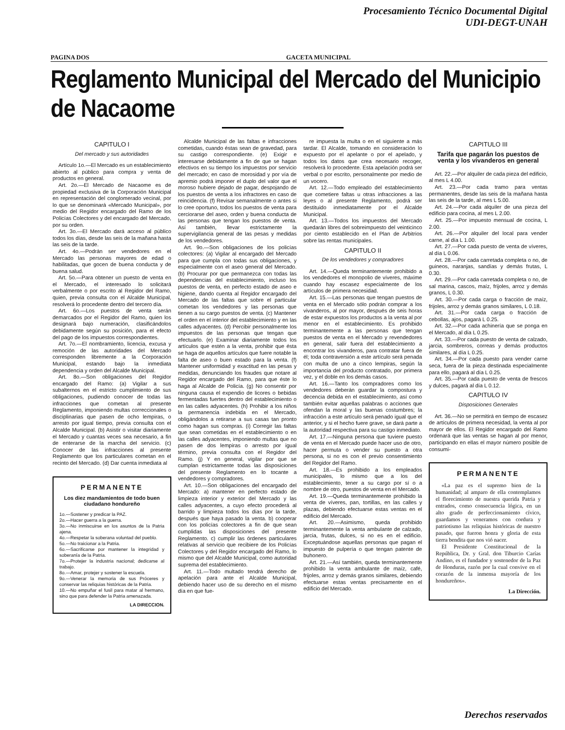Procesamiento Técnico Documental Digital
UDI-DEGT-UNAH
PAGINA DOS GACETA MUNICIPAL
Reglamento Municipal del Mercado del Municipio de Nacaome
CAPITULO I
Del mercado y sus autoridades
Artículo 1o.—El Mercado es un establecimiento abierto al público para compra y venta de productos en general.
Art. 2o.—El Mercado de Nacaome es de propiedad exclusiva de la Corporación Municipal en representación del conglomerado vecinal, por lo que se denominará «Mercado Municipal», por medio del Regidor encargado del Ramo de los Policías Colectores y del encargado del Mercado, por su orden.
Art. 3o.—El Mercado dará acceso al público todos los días, desde las seis de la mañana hasta las seis de la tarde.
Art. 4o.—Podrán ser vendedores en el Mercado las personas mayores de edad o habilitadas, que gocen de buena conducta y de buena salud.
Art. 5o.—Para obtener un puesto de venta en el Mercado, el interesado lo solicitará verbalmente o por escrito al Regidor del Ramo, quien, previa consulta con el Alcalde Municipal, resolverá lo procedente dentro del tercero día.
Art. 6o.—Los puestos de venta serán demarcados por el Regidor del Ramo, quien los designará bajo numeración, clasificándolos debidamente según su posición, para el efecto del pago de los impuestos correspondientes.
Art. 7o.—El nombramiento, licencia, excusa y remoción de las autoridades del Mercado corresponden libremente a la Corporación Municipal, estando bajo la inmediata dependencia y orden del Alcalde Municipal.
Art. 8o.—Son obligaciones del Regidor encargado del Ramo: (a) Vigilar a sus subalternos en el estricto cumplimiento de sus obligaciones, pudiendo conocer de todas las infracciones que cometan al presente Reglamento, imponiendo multas correccionales o disciplinarias que pasen de ocho lempiras, o arresto por igual tiempo, previa consulta con el Alcalde Municipal. (b) Asistir o visitar diariamente el Mercado y cuantas veces sea necesario, a fin de enterarse de la marcha del servicio. (c) Conocer de las infracciones al presente Reglamento que los particulares cometan en el recinto del Mercado. (d) Dar cuenta inmediata al
PERMANENTE
Los diez mandamientos de todo buen ciudadano hondureño
1o.—Sostener y predicar la PAZ.
2o.—Hacer guerra a la guerra.
3o.—No inmiscuirse en los asuntos de la Patria ajena.
4o.—Respetar la soberana voluntad del pueblo.
5o.—No traicionar a la Patria.
6o.—Sacrificarse por mantener la integridad y soberanía de la Patria.
7o.—Protejer la industria nacional; dedicarse al trabajo.
8o.—Amar, protejer y sostener la escuela.
9o.—Venerar la memoria de sus Próceres y conservar las reliquias históricas de la Patria.
10.—No empuñar el fusil para matar al hermano, sino que para defender la Patria amenazada.
LA DIRECCION.
Alcalde Municipal de las faltas e infracciones cometidas, cuando éstas sean de gravedad, para su castigo correspondiente. (e) Exigir e interesarse debidamente a fin de que se hagan efectivos en su tiempo los impuestos por servicio del mercado; en caso de morosidad y por vía de apremio podrá imponer el duplo del valor que el moroso hubiere dejado de pagar, despojando de los puestos de venta a los infractores en caso de reincidencia. (f) Revisar semanalmente o antes si lo cree oportuno, todos los puestos de venta para cerciorarse del aseo, orden y buena conducta de las personas que tengan los puestos de venta. Así también, llevar estrictamente la supervigilancia general de las pesas y medidas de los vendedores.
Art. 9o.—Son obligaciones de los policías colectores: (a) Vigilar al encargado del Mercado para que cumpla con todas sus obligaciones, y especialmente con el aseo general del Mercado. (b) Procurar por que permanezca con todas las dependencias del establecimiento, incluso los puestos de venta, en perfecto estado de aseo e higiene, dando cuenta al Regidor encargado del Mercado de las faltas que sobre el particular cometan los vendedores y las personas que tienen a su cargo puestos de venta. (c) Mantener el orden en el interior del establecimiento y en las calles adyacentes. (d) Percibir personalmente los impuestos de las personas que tengan que efectuarlo. (e) Examinar diariamente todos los artículos que estén a la venta, prohibir que ésta se haga de aquellos artículos que fuere notable la falta de aseo o buen estado para la venta. (f) Mantener uniformidad y exactitud en las pesas y medidas, denunciando los fraudes que notare al Regidor encargado del Ramo, para que éste lo haga al Alcalde de Policía. (g) No consentir por ninguna causa el expendio de licores o bebidas fermentadas fuertes dentro del establecimiento o en las calles adyacentes. (h) Prohibir a los niños la permanencia indebida en el Mercado, obligándolos a retirarse a sus casas tan pronto como hagan sus compras. (i) Corregir las faltas que sean cometidas en el establecimiento o en las calles adyacentes, imponiendo multas que no pasen de dos lempiras o arresto por igual término, previa consulta con el Regidor del Ramo. (j) Y en general, vigilar por que se cumplan estrictamente todas las disposiciones del presente Reglamento en lo tocante a vendedores y compradores.
Art. 10.—Son obligaciones del encargado del Mercado: a) mantener en perfecto estado de limpieza interior y exterior del Mercado y las calles adyacentes, a cuyo efecto procederá al barrido y limpieza todos los días por la tarde, después que haya pasado la venta. b) cooperar con los policías colectores a fin de que sean cumplidas las disposiciones del presente Reglamento. c) cumplir las órdenes particulares relativas al servicio que recibiere de los Policías Colectores y del Regidor encargado del Ramo, lo mismo que del Alcalde Municipal, como autoridad suprema del establecimiento.
Art. 11.—Todo multado tendrá derecho de apelación para ante el Alcalde Municipal, debiendo hacer uso de su derecho en el mismo día en que fue-
re impuesta la multa o en el siguiente a más tardar. El Alcalde, tomando en consideración lo expuesto por el apelante o por el apelado, y todos los datos que crea necesario recoger, resolverá lo procedente. Esta apelación podrá ser verbal o por escrito, personalmente por medio de un vocero.
Art. 12.—Todo empleado del establecimiento que cometiere faltas u otras infracciones a las leyes o al presente Reglamento, podrá ser destituido inmediatamente por el Alcalde Municipal.
Art. 13.—Todos los impuestos del Mercado quedarán libres del sobreimpuesto del veinticinco por ciento establecido en el Plan de Arbitrios sobre las rentas municipales.
CAPITULO II
De los vendedores y compradores
Art. 14.—Queda terminantemente prohibido a los vendedores el monopolio de víveres, máxime cuando hay escasez especialmente de los artículos de primera necesidad.
Art. 15.—Las personas que tengan puestos de venta en el Mercado sólo podrán comprar a los vivanderos, al por mayor, después de seis horas de estar expuestos los productos a la venta al por menor en el establecimiento. Es prohibido terminantemente a las personas que tengan puestos de venta en el Mercado y revendedores en general, salir fuera del establecimiento a encontrar los vivanderos, para contratar fuera de él; toda contraversión a este artículo será penada con multa de uno a cinco lempiras, según la importancia del producto contratado, por primera vez, y el doble en los demás casos.
Art. 16.—Tanto los compradores como los vendedores deberán guardar la compostura y decencia debida en el establecimiento, así como también evitar aquellas palabras o acciones que ofendan la moral y las buenas costumbres; la infracción a este artículo será penado igual que el anterior, y si el hecho fuere grave, se dará parte a la autoridad respectiva para su castigo inmediato.
Art. 17.—Ninguna persona que tuviere puesto de venta en el Mercado puede hacer uso de otro, hacer permuta o vender su puesto a otra persona, si no es con el previo consentimiento del Regidor del Ramo.
Art. 18.—Es prohibido a los empleados municipales, lo mismo que a los del establecimiento, tener a su cargo por sí o a nombre de otro, puestos de venta en el Mercado.
Art. 19.—Queda terminantemente prohibido la venta de víveres, pan, tortillas, en las calles y plazas, debiendo efectuarse estas ventas en el edificio del Mercado.
Art. 20.—Asimismo, queda prohibido terminantemente la venta ambulante de calzado, jarcia, frutas, dulces, si no es en el edificio. Exceptuándose aquellas personas que pagan el impuesto de pulpería o que tengan patente de buhonero.
Art. 21.—Así también, queda terminantemente prohibido la venta ambulante de maíz, café, frijoles, arroz y demás granos similares, debiendo efectuarse estas ventas precisamente en el edificio del Mercado.
CAPITULO III
Tarifa que pagarán los puestos de venta y los vivanderos en general
Art. 22.—Por alquiler de cada pieza del edificio, al mes L 4.00.
Art. 23.—Por cada tramo para ventas permanentes, desde las seis de la mañana hasta las seis de la tarde, al mes L 5.00.
Art. 24.—Por cada alquiler de una pieza del edificio para cocina, al mes L 2.00.
Art. 25.—Por impuesto mensual de cocina, L 2.00.
Art. 26.—Por alquiler del local para vender carne, al día L 1.00.
Art. 27.—Por cada puesto de venta de víveres, al día L 0.06.
Art. 28.—Por cada carretada completa o no, de guineos, naranjas, sandías y demás frutas, L 0.30.
Art. 29.—Por cada carretada completa o no, de sal marina, cascos, maíz, frijoles, arroz y demás granos, L 0.30.
Art. 30.—Por cada carga o fracción de maíz, frijoles, arroz y demás granos similares, L 0.18.
Art. 31.—Por cada carga o fracción de cebollas, ajos, pagará L 0.25.
Art. 32.—Por cada achinería que se ponga en el Mercado, al día L 0.25.
Art. 33.—Por cada puesto de venta de calzado, jarcia, sombreros, correas y demás productos similares, al día L 0.25.
Art. 34.—Por cada puesto para vender carne seca, fuera de la pieza destinada especialmente para ello, pagará al día L 0.25.
Art. 35.—Por cada puesto de venta de frescos y dulces, pagará al día L 0.12.
CAPITULO IV
Disposiciones Generales
Art. 36.—No se permitirá en tiempo de escasez de artículos de primera necesidad, la venta al por mayor de ellos. El Regidor encargado del Ramo ordenará que las ventas se hagan al por menor, participando en ellas el mayor número posible de consumi-
PERMANENTE
«La paz es el supremo bien de la humanidad; al amparo de ella contemplamos el florecimiento de nuestra querida Patria y entrados, como consecuencia lógica, en un alto grado de perfeccionamiento cívico, guardamos y veneramos con cordura y patriotismo las reliquias históricas de nuestro pasado, que fueron honra y gloria de esta tierra bendita que nos vió nacer.
El Presidente Constitucional de la República, Dr. y Gral. don Tiburcio Carías Andino, es el fundador y sostenedor de la Paz de Honduras, razón por la cual convive en el corazón de la inmensa mayoría de los hondureños».
La Dirección.
Derechos reservados